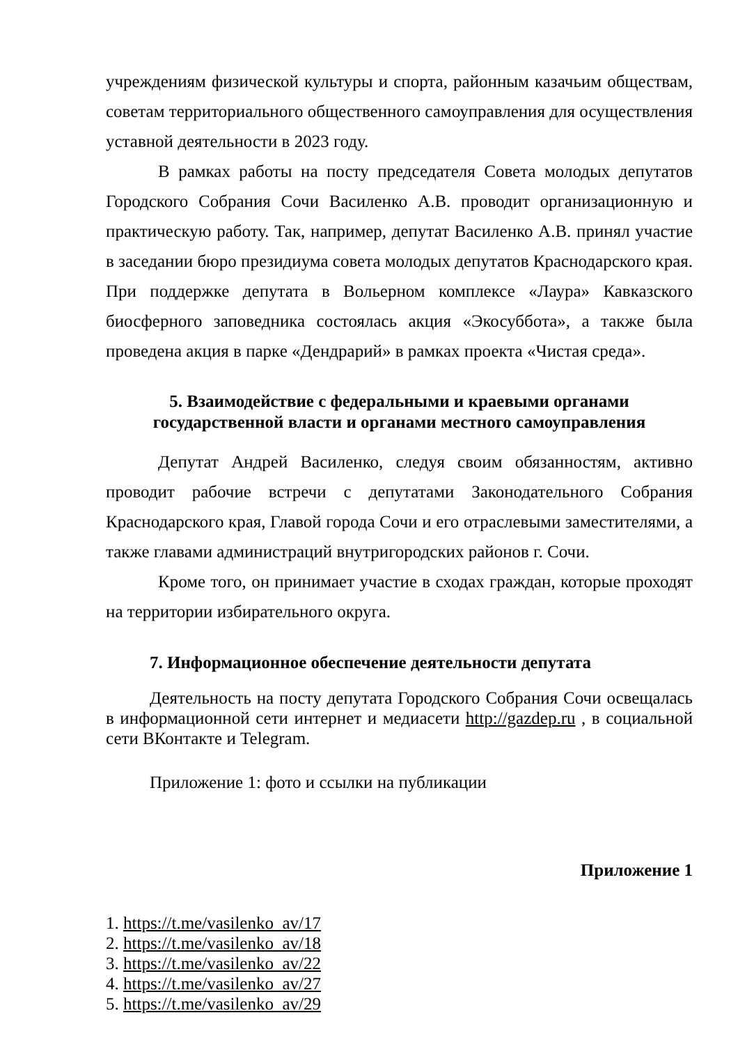учреждениям физической культуры и спорта, районным казачьим обществам, советам территориального общественного самоуправления для осуществления уставной деятельности в 2023 году.
В рамках работы на посту председателя Совета молодых депутатов Городского Собрания Сочи Василенко А.В. проводит организационную и практическую работу. Так, например, депутат Василенко А.В. принял участие в заседании бюро президиума совета молодых депутатов Краснодарского края. При поддержке депутата в Вольерном комплексе «Лаура» Кавказского биосферного заповедника состоялась акция «Экосуббота», а также была проведена акция в парке «Дендрарий» в рамках проекта «Чистая среда».
5. Взаимодействие с федеральными и краевыми органами
государственной власти и органами местного самоуправления
Депутат Андрей Василенко, следуя своим обязанностям, активно проводит рабочие встречи с депутатами Законодательного Собрания Краснодарского края, Главой города Сочи и его отраслевыми заместителями, а также главами администраций внутригородских районов г. Сочи.
Кроме того, он принимает участие в сходах граждан, которые проходят на территории избирательного округа.
7. Информационное обеспечение деятельности депутата
Деятельность на посту депутата Городского Собрания Сочи освещалась в информационной сети интернет и медиасети http://gazdep.ru , в социальной сети ВКонтакте и Telegram.
Приложение 1: фото и ссылки на публикации
Приложение 1
1. https://t.me/vasilenko_av/17
2. https://t.me/vasilenko_av/18
3. https://t.me/vasilenko_av/22
4. https://t.me/vasilenko_av/27
5. https://t.me/vasilenko_av/29